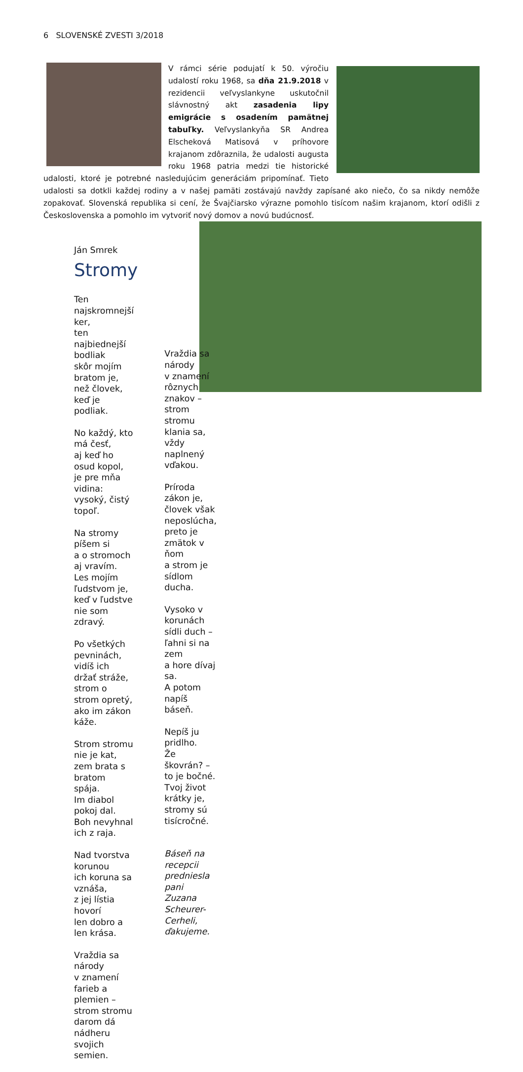6 SLOVENSKÉ ZVESTI 3/2018
V rámci série podujatí k 50. výročiu udalostí roku 1968, sa dňa 21.9.2018 v rezidencii veľvyslankyne uskutočnil slávnostný akt zasadenia lipy emigrácie s osadením pamätnej tabuľky. Veľvyslankyňa SR Andrea Elscheková Matisová v príhovore krajanom zdôraznila, že udalosti augusta roku 1968 patria medzi tie historické udalosti, ktoré je potrebné nasledujúcim generáciám pripomínať. Tieto udalosti sa dotkli každej rodiny a v našej pamäti zostávajú navždy zapísané ako niečo, čo sa nikdy nemôže zopakovať. Slovenská republika si cení, že Švajčiarsko výrazne pomohlo tisícom našim krajanom, ktorí odišli z Československa a pomohlo im vytvoriť nový domov a novú budúcnosť.
Ján Smrek
Stromy
Ten najskromnejší ker,
ten najbiednejší bodliak
skôr mojím bratom je,
než človek, keď je podliak.
No každý, kto má česť,
aj keď ho osud kopol,
je pre mňa vidina:
vysoký, čistý topoľ.
Na stromy píšem si
a o stromoch aj vravím.
Les mojím ľudstvom je,
keď v ľudstve nie som zdravý.
Po všetkých pevninách,
vidíš ich držať stráže,
strom o strom opretý,
ako im zákon káže.
Strom stromu nie je kat,
zem brata s bratom spája.
Im diabol pokoj dal.
Boh nevyhnal ich z raja.
Nad tvorstva korunou
ich koruna sa vznáša,
z jej lístia hovorí
len dobro a len krása.
Vraždia sa národy
v znamení farieb a plemien –
strom stromu darom dá
nádheru svojich semien.
Vraždia sa národy
v znamení rôznych znakov –
strom stromu klania sa,
vždy naplnený vďakou.
Príroda zákon je,
človek však neposlúcha,
preto je zmätok v ňom
a strom je sídlom ducha.
Vysoko v korunách
sídli duch – ľahni si na zem
a hore dívaj sa.
A potom napíš báseň.
Nepíš ju pridlho.
Že škovrán? – to je bočné.
Tvoj život krátky je,
stromy sú tisícročné.
Báseň na recepcii predniesla
pani Zuzana Scheurer-Cerheli, ďakujeme.